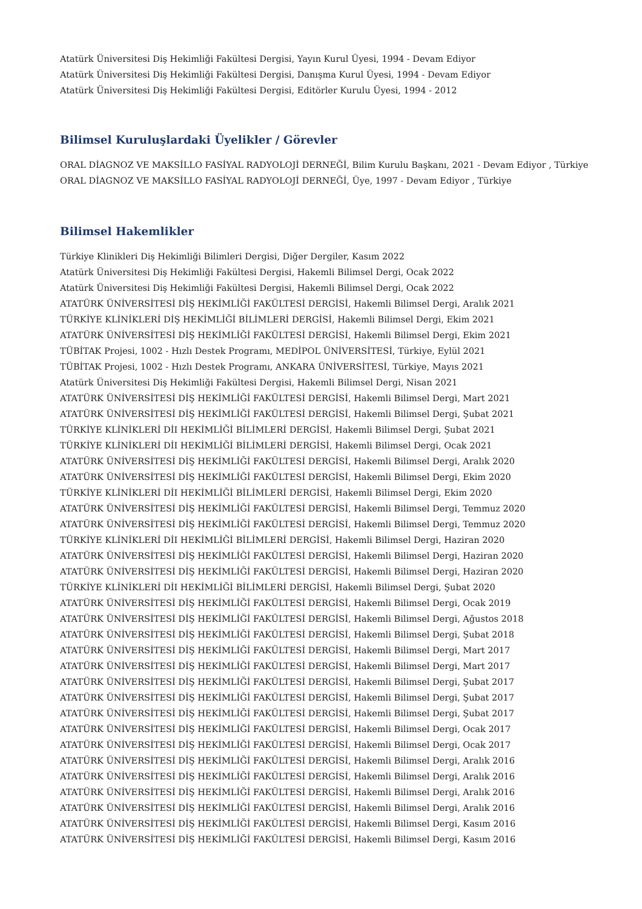Atatürk Üniversitesi Diş Hekimliği Fakültesi Dergisi, Yayın Kurul Üyesi, 1994 - Devam Ediyor
Atatürk Üniversitesi Diş Hekimliği Fakültesi Dergisi, Danışma Kurul Üyesi, 1994 - Devam Ediyor
Atatürk Üniversitesi Diş Hekimliği Fakültesi Dergisi, Editörler Kurulu Üyesi, 1994 - 2012
Bilimsel Kuruluşlardaki Üyelikler / Görevler
ORAL DİAGNOZ VE MAKSİLLO FASİYAL RADYOLOJİ DERNEĞİ, Bilim Kurulu Başkanı, 2021 - Devam Ediyor , Türkiye
ORAL DİAGNOZ VE MAKSİLLO FASİYAL RADYOLOJİ DERNEĞİ, Üye, 1997 - Devam Ediyor , Türkiye
Bilimsel Hakemlikler
Türkiye Klinikleri Diş Hekimliği Bilimleri Dergisi, Diğer Dergiler, Kasım 2022
Atatürk Üniversitesi Diş Hekimliği Fakültesi Dergisi, Hakemli Bilimsel Dergi, Ocak 2022
Atatürk Üniversitesi Diş Hekimliği Fakültesi Dergisi, Hakemli Bilimsel Dergi, Ocak 2022
ATATÜRK ÜNİVERSİTESİ DİŞ HEKİMLİĞİ FAKÜLTESİ DERGİSİ, Hakemli Bilimsel Dergi, Aralık 2021
TÜRKİYE KLİNİKLERİ DİŞ HEKİMLİĞİ BİLİMLERİ DERGİSİ, Hakemli Bilimsel Dergi, Ekim 2021
ATATÜRK ÜNİVERSİTESİ DİŞ HEKİMLİĞİ FAKÜLTESİ DERGİSİ, Hakemli Bilimsel Dergi, Ekim 2021
TÜBİTAK Projesi, 1002 - Hızlı Destek Programı, MEDİPOL ÜNİVERSİTESİ, Türkiye, Eylül 2021
TÜBİTAK Projesi, 1002 - Hızlı Destek Programı, ANKARA ÜNİVERSİTESİ, Türkiye, Mayıs 2021
Atatürk Üniversitesi Diş Hekimliği Fakültesi Dergisi, Hakemli Bilimsel Dergi, Nisan 2021
ATATÜRK ÜNİVERSİTESİ DİŞ HEKİMLİĞİ FAKÜLTESİ DERGİSİ, Hakemli Bilimsel Dergi, Mart 2021
ATATÜRK ÜNİVERSİTESİ DİŞ HEKİMLİĞİ FAKÜLTESİ DERGİSİ, Hakemli Bilimsel Dergi, Şubat 2021
TÜRKİYE KLİNİKLERİ DİI HEKİMLİĞİ BİLİMLERİ DERGİSİ, Hakemli Bilimsel Dergi, Şubat 2021
TÜRKİYE KLİNİKLERİ DİI HEKİMLİĞİ BİLİMLERİ DERGİSİ, Hakemli Bilimsel Dergi, Ocak 2021
ATATÜRK ÜNİVERSİTESİ DİŞ HEKİMLİĞİ FAKÜLTESİ DERGİSİ, Hakemli Bilimsel Dergi, Aralık 2020
ATATÜRK ÜNİVERSİTESİ DİŞ HEKİMLİĞİ FAKÜLTESİ DERGİSİ, Hakemli Bilimsel Dergi, Ekim 2020
TÜRKİYE KLİNİKLERİ DİI HEKİMLİĞİ BİLİMLERİ DERGİSİ, Hakemli Bilimsel Dergi, Ekim 2020
ATATÜRK ÜNİVERSİTESİ DİŞ HEKİMLİĞİ FAKÜLTESİ DERGİSİ, Hakemli Bilimsel Dergi, Temmuz 2020
ATATÜRK ÜNİVERSİTESİ DİŞ HEKİMLİĞİ FAKÜLTESİ DERGİSİ, Hakemli Bilimsel Dergi, Temmuz 2020
TÜRKİYE KLİNİKLERİ DİI HEKİMLİĞİ BİLİMLERİ DERGİSİ, Hakemli Bilimsel Dergi, Haziran 2020
ATATÜRK ÜNİVERSİTESİ DİŞ HEKİMLİĞİ FAKÜLTESİ DERGİSİ, Hakemli Bilimsel Dergi, Haziran 2020
ATATÜRK ÜNİVERSİTESİ DİŞ HEKİMLİĞİ FAKÜLTESİ DERGİSİ, Hakemli Bilimsel Dergi, Haziran 2020
TÜRKİYE KLİNİKLERİ DİI HEKİMLİĞİ BİLİMLERİ DERGİSİ, Hakemli Bilimsel Dergi, Şubat 2020
ATATÜRK ÜNİVERSİTESİ DİŞ HEKİMLİĞİ FAKÜLTESİ DERGİSİ, Hakemli Bilimsel Dergi, Ocak 2019
ATATÜRK ÜNİVERSİTESİ DİŞ HEKİMLİĞİ FAKÜLTESİ DERGİSİ, Hakemli Bilimsel Dergi, Ağustos 2018
ATATÜRK ÜNİVERSİTESİ DİŞ HEKİMLİĞİ FAKÜLTESİ DERGİSİ, Hakemli Bilimsel Dergi, Şubat 2018
ATATÜRK ÜNİVERSİTESİ DİŞ HEKİMLİĞİ FAKÜLTESİ DERGİSİ, Hakemli Bilimsel Dergi, Mart 2017
ATATÜRK ÜNİVERSİTESİ DİŞ HEKİMLİĞİ FAKÜLTESİ DERGİSİ, Hakemli Bilimsel Dergi, Mart 2017
ATATÜRK ÜNİVERSİTESİ DİŞ HEKİMLİĞİ FAKÜLTESİ DERGİSİ, Hakemli Bilimsel Dergi, Şubat 2017
ATATÜRK ÜNİVERSİTESİ DİŞ HEKİMLİĞİ FAKÜLTESİ DERGİSİ, Hakemli Bilimsel Dergi, Şubat 2017
ATATÜRK ÜNİVERSİTESİ DİŞ HEKİMLİĞİ FAKÜLTESİ DERGİSİ, Hakemli Bilimsel Dergi, Şubat 2017
ATATÜRK ÜNİVERSİTESİ DİŞ HEKİMLİĞİ FAKÜLTESİ DERGİSİ, Hakemli Bilimsel Dergi, Ocak 2017
ATATÜRK ÜNİVERSİTESİ DİŞ HEKİMLİĞİ FAKÜLTESİ DERGİSİ, Hakemli Bilimsel Dergi, Ocak 2017
ATATÜRK ÜNİVERSİTESİ DİŞ HEKİMLİĞİ FAKÜLTESİ DERGİSİ, Hakemli Bilimsel Dergi, Aralık 2016
ATATÜRK ÜNİVERSİTESİ DİŞ HEKİMLİĞİ FAKÜLTESİ DERGİSİ, Hakemli Bilimsel Dergi, Aralık 2016
ATATÜRK ÜNİVERSİTESİ DİŞ HEKİMLİĞİ FAKÜLTESİ DERGİSİ, Hakemli Bilimsel Dergi, Aralık 2016
ATATÜRK ÜNİVERSİTESİ DİŞ HEKİMLİĞİ FAKÜLTESİ DERGİSİ, Hakemli Bilimsel Dergi, Aralık 2016
ATATÜRK ÜNİVERSİTESİ DİŞ HEKİMLİĞİ FAKÜLTESİ DERGİSİ, Hakemli Bilimsel Dergi, Kasım 2016
ATATÜRK ÜNİVERSİTESİ DİŞ HEKİMLİĞİ FAKÜLTESİ DERGİSİ, Hakemli Bilimsel Dergi, Kasım 2016